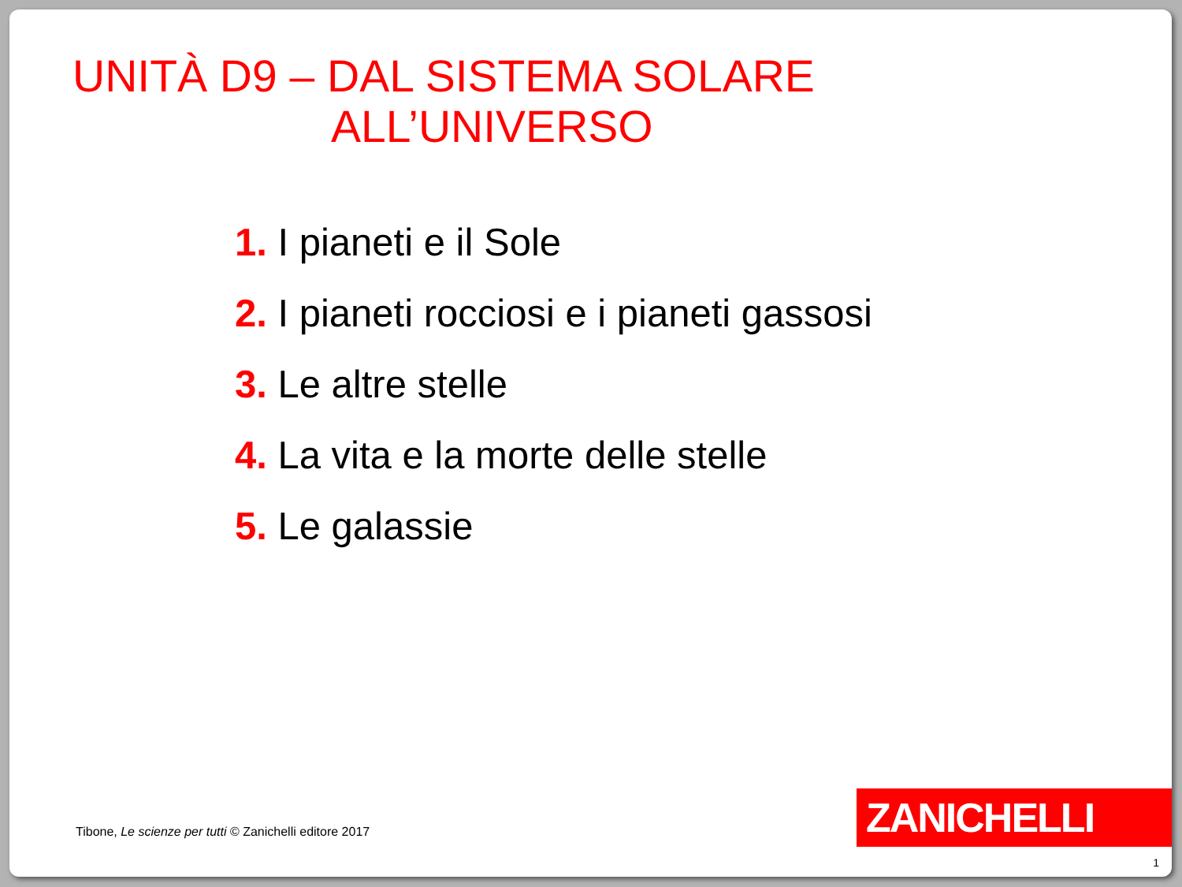UNITÀ D9 – DAL SISTEMA SOLARE
ALL’UNIVERSO
1. I pianeti e il Sole
2. I pianeti rocciosi e i pianeti gassosi
3. Le altre stelle
4. La vita e la morte delle stelle
5. Le galassie
Tibone, Le scienze per tutti © Zanichelli editore 2017
ZANICHELLI
1